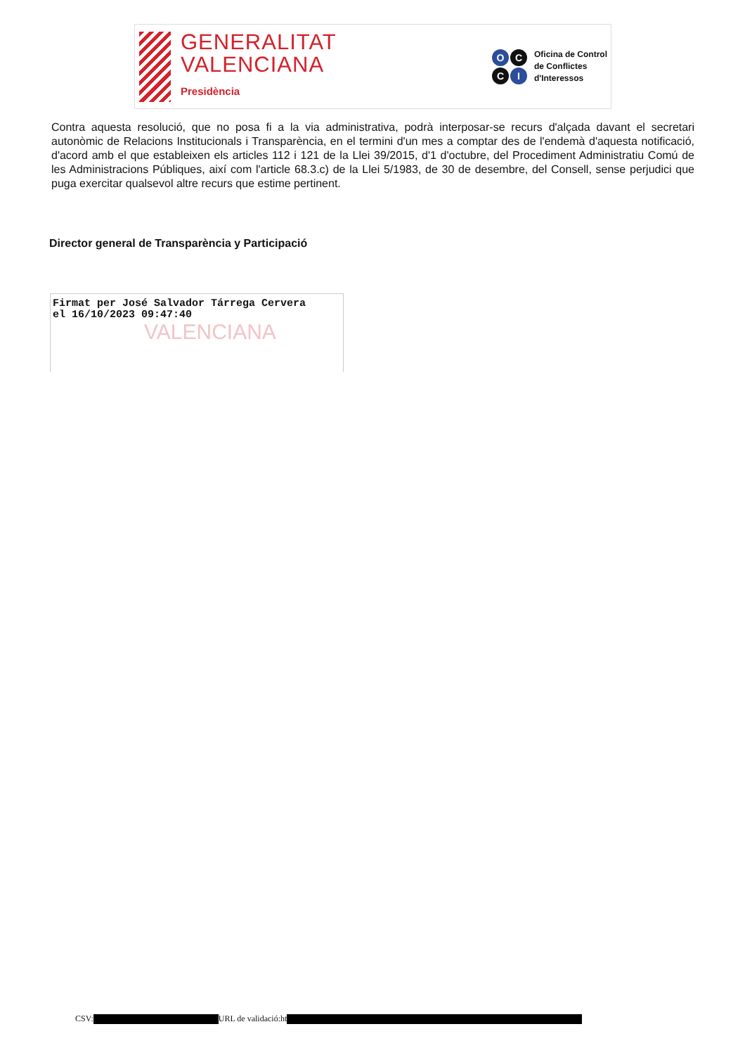GENERALITAT
VALENCIANA
Presidència
O C C I
Oficina de Control
de Conflictes
d'Interessos
Contra aquesta resolució, que no posa fi a la via administrativa, podrà interposar-se recurs d'alçada davant el secretari autonòmic de Relacions Institucionals i Transparència, en el termini d'un mes a comptar des de l'endemà d'aquesta notificació, d'acord amb el que estableixen els articles 112 i 121 de la Llei 39/2015, d'1 d'octubre, del Procediment Administratiu Comú de les Administracions Públiques, així com l'article 68.3.c) de la Llei 5/1983, de 30 de desembre, del Consell, sense perjudici que puga exercitar qualsevol altre recurs que estime pertinent.
Director general de Transparència y Participació
Firmat per José Salvador Tárrega Cervera
el 16/10/2023 09:47:40
VALENCIANA
CSV: URL de validació:ht